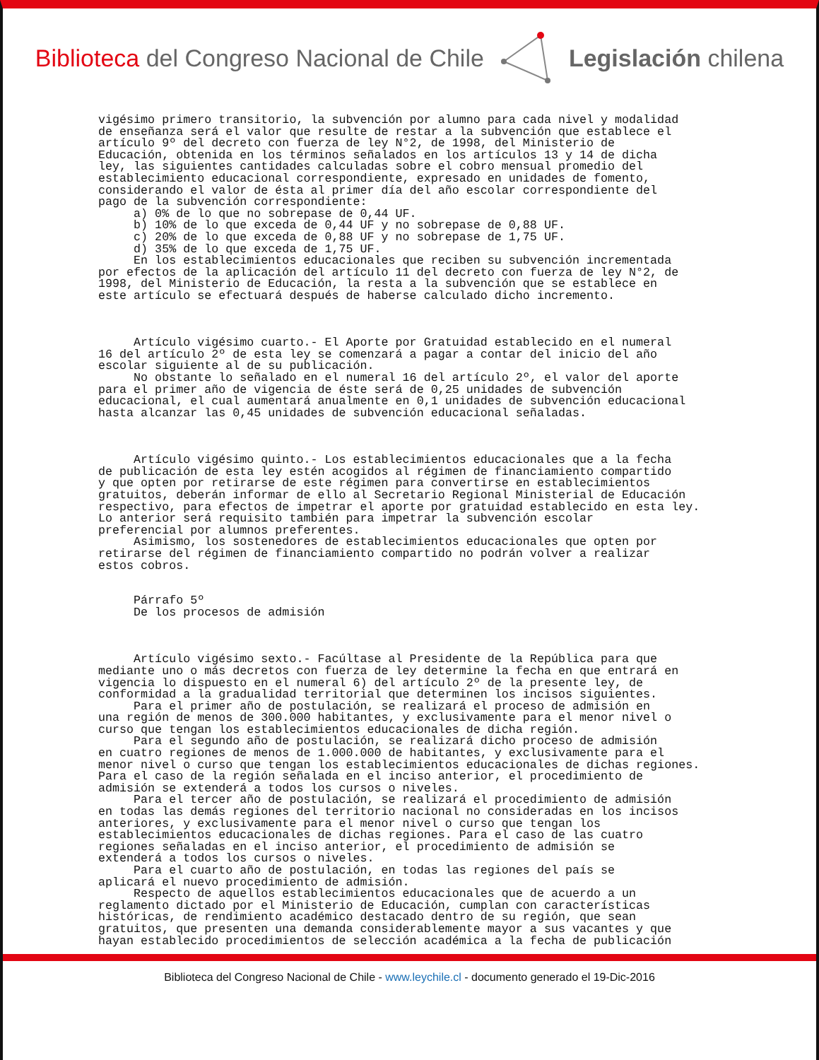Biblioteca del Congreso Nacional de Chile
Legislación chilena
vigésimo primero transitorio, la subvención por alumno para cada nivel y modalidad de enseñanza será el valor que resulte de restar a la subvención que establece el artículo 9º del decreto con fuerza de ley N°2, de 1998, del Ministerio de Educación, obtenida en los términos señalados en los artículos 13 y 14 de dicha ley, las siguientes cantidades calculadas sobre el cobro mensual promedio del establecimiento educacional correspondiente, expresado en unidades de fomento, considerando el valor de ésta al primer día del año escolar correspondiente del pago de la subvención correspondiente: a) 0% de lo que no sobrepase de 0,44 UF. b) 10% de lo que exceda de 0,44 UF y no sobrepase de 0,88 UF. c) 20% de lo que exceda de 0,88 UF y no sobrepase de 1,75 UF. d) 35% de lo que exceda de 1,75 UF. En los establecimientos educacionales que reciben su subvención incrementada por efectos de la aplicación del artículo 11 del decreto con fuerza de ley N°2, de 1998, del Ministerio de Educación, la resta a la subvención que se establece en este artículo se efectuará después de haberse calculado dicho incremento. Artículo vigésimo cuarto.- El Aporte por Gratuidad establecido en el numeral 16 del artículo 2º de esta ley se comenzará a pagar a contar del inicio del año escolar siguiente al de su publicación. No obstante lo señalado en el numeral 16 del artículo 2º, el valor del aporte para el primer año de vigencia de éste será de 0,25 unidades de subvención educacional, el cual aumentará anualmente en 0,1 unidades de subvención educacional hasta alcanzar las 0,45 unidades de subvención educacional señaladas. Artículo vigésimo quinto.- Los establecimientos educacionales que a la fecha de publicación de esta ley estén acogidos al régimen de financiamiento compartido y que opten por retirarse de este régimen para convertirse en establecimientos gratuitos, deberán informar de ello al Secretario Regional Ministerial de Educación respectivo, para efectos de impetrar el aporte por gratuidad establecido en esta ley. Lo anterior será requisito también para impetrar la subvención escolar preferencial por alumnos preferentes. Asimismo, los sostenedores de establecimientos educacionales que opten por retirarse del régimen de financiamiento compartido no podrán volver a realizar estos cobros. Párrafo 5º De los procesos de admisión Artículo vigésimo sexto.- Facúltase al Presidente de la República para que mediante uno o más decretos con fuerza de ley determine la fecha en que entrará en vigencia lo dispuesto en el numeral 6) del artículo 2º de la presente ley, de conformidad a la gradualidad territorial que determinen los incisos siguientes. Para el primer año de postulación, se realizará el proceso de admisión en una región de menos de 300.000 habitantes, y exclusivamente para el menor nivel o curso que tengan los establecimientos educacionales de dicha región. Para el segundo año de postulación, se realizará dicho proceso de admisión en cuatro regiones de menos de 1.000.000 de habitantes, y exclusivamente para el menor nivel o curso que tengan los establecimientos educacionales de dichas regiones. Para el caso de la región señalada en el inciso anterior, el procedimiento de admisión se extenderá a todos los cursos o niveles. Para el tercer año de postulación, se realizará el procedimiento de admisión en todas las demás regiones del territorio nacional no consideradas en los incisos anteriores, y exclusivamente para el menor nivel o curso que tengan los establecimientos educacionales de dichas regiones. Para el caso de las cuatro regiones señaladas en el inciso anterior, el procedimiento de admisión se extenderá a todos los cursos o niveles. Para el cuarto año de postulación, en todas las regiones del país se aplicará el nuevo procedimiento de admisión. Respecto de aquellos establecimientos educacionales que de acuerdo a un reglamento dictado por el Ministerio de Educación, cumplan con características históricas, de rendimiento académico destacado dentro de su región, que sean gratuitos, que presenten una demanda considerablemente mayor a sus vacantes y que hayan establecido procedimientos de selección académica a la fecha de publicación
Biblioteca del Congreso Nacional de Chile - www.leychile.cl - documento generado el 19-Dic-2016